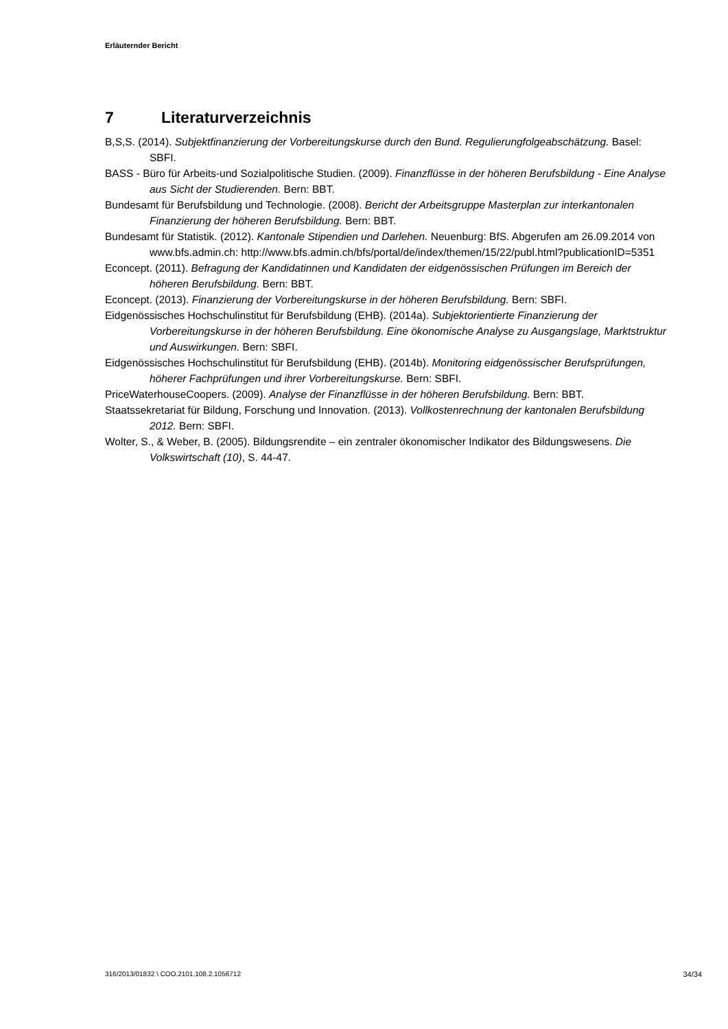Erläuternder Bericht
7 Literaturverzeichnis
B,S,S. (2014). Subjektfinanzierung der Vorbereitungskurse durch den Bund. Regulierungfolgeabschätzung. Basel: SBFI.
BASS - Büro für Arbeits-und Sozialpolitische Studien. (2009). Finanzflüsse in der höheren Berufsbildung - Eine Analyse aus Sicht der Studierenden. Bern: BBT.
Bundesamt für Berufsbildung und Technologie. (2008). Bericht der Arbeitsgruppe Masterplan zur interkantonalen Finanzierung der höheren Berufsbildung. Bern: BBT.
Bundesamt für Statistik. (2012). Kantonale Stipendien und Darlehen. Neuenburg: BfS. Abgerufen am 26.09.2014 von www.bfs.admin.ch: http://www.bfs.admin.ch/bfs/portal/de/index/themen/15/22/publ.html?publicationID=5351
Econcept. (2011). Befragung der Kandidatinnen und Kandidaten der eidgenössischen Prüfungen im Bereich der höheren Berufsbildung. Bern: BBT.
Econcept. (2013). Finanzierung der Vorbereitungskurse in der höheren Berufsbildung. Bern: SBFI.
Eidgenössisches Hochschulinstitut für Berufsbildung (EHB). (2014a). Subjektorientierte Finanzierung der Vorbereitungskurse in der höheren Berufsbildung. Eine ökonomische Analyse zu Ausgangslage, Marktstruktur und Auswirkungen. Bern: SBFI.
Eidgenössisches Hochschulinstitut für Berufsbildung (EHB). (2014b). Monitoring eidgenössischer Berufsprüfungen, höherer Fachprüfungen und ihrer Vorbereitungskurse. Bern: SBFI.
PriceWaterhouseCoopers. (2009). Analyse der Finanzflüsse in der höheren Berufsbildung. Bern: BBT.
Staatssekretariat für Bildung, Forschung und Innovation. (2013). Vollkostenrechnung der kantonalen Berufsbildung 2012. Bern: SBFI.
Wolter, S., & Weber, B. (2005). Bildungsrendite – ein zentraler ökonomischer Indikator des Bildungswesens. Die Volkswirtschaft (10), S. 44-47.
316/2013/01832 \ COO.2101.108.2.1056712 34/34